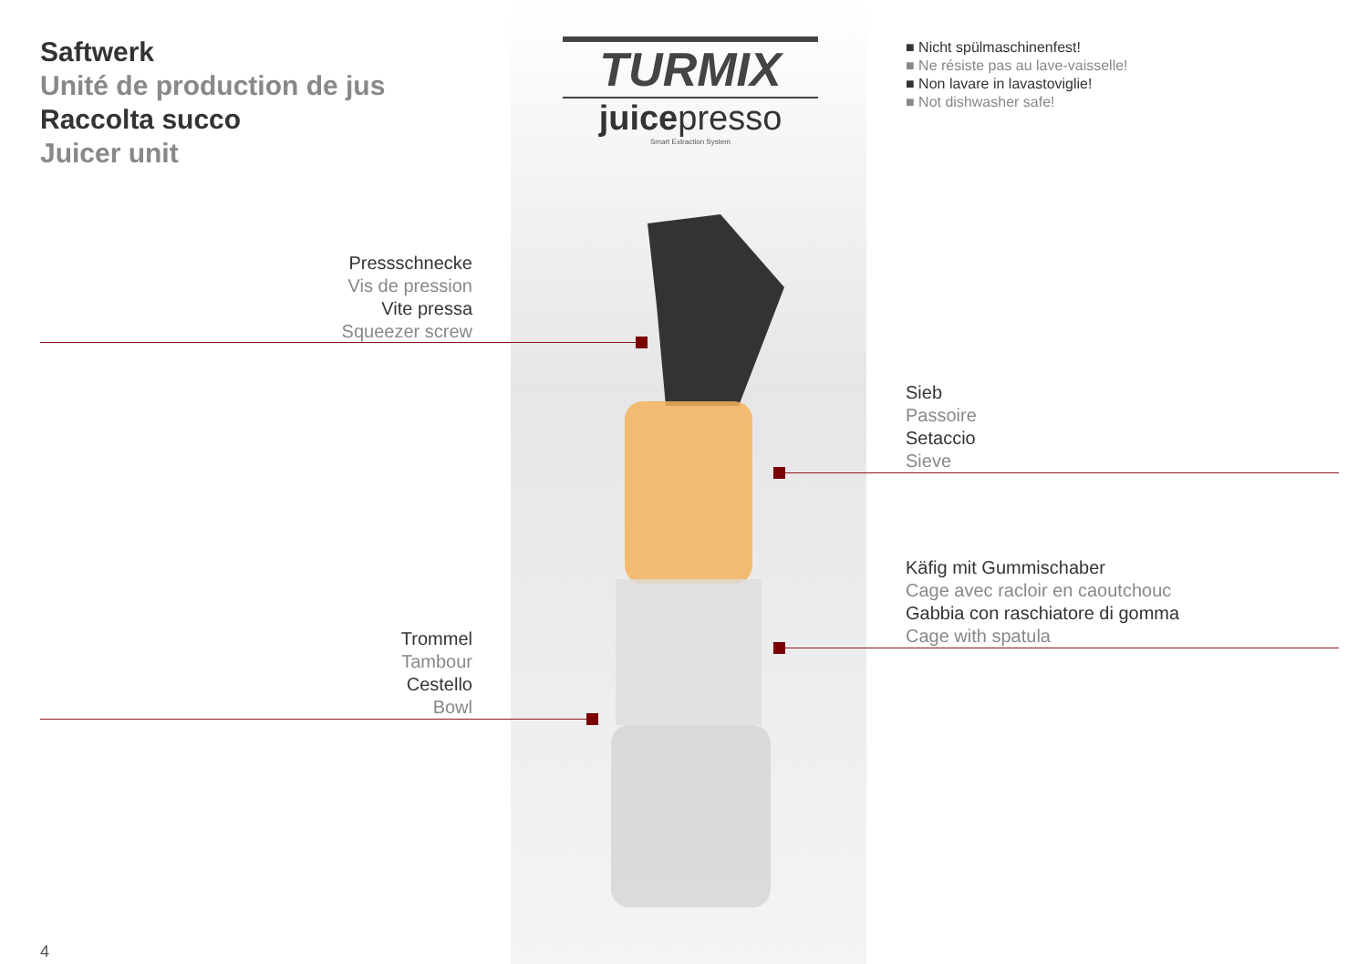Saftwerk
Unité de production de jus
Raccolta succo
Juicer unit
TURMIX
juicepresso
Smart Extraction System
■ Nicht spülmaschinenfest!
■ Ne résiste pas au lave-vaisselle!
■ Non lavare in lavastoviglie!
■ Not dishwasher safe!
Pressschnecke
Vis de pression
Vite pressa
Squeezer screw
Sieb
Passoire
Setaccio
Sieve
Käfig mit Gummischaber
Cage avec racloir en caoutchouc
Gabbia con raschiatore di gomma
Cage with spatula
Trommel
Tambour
Cestello
Bowl
4